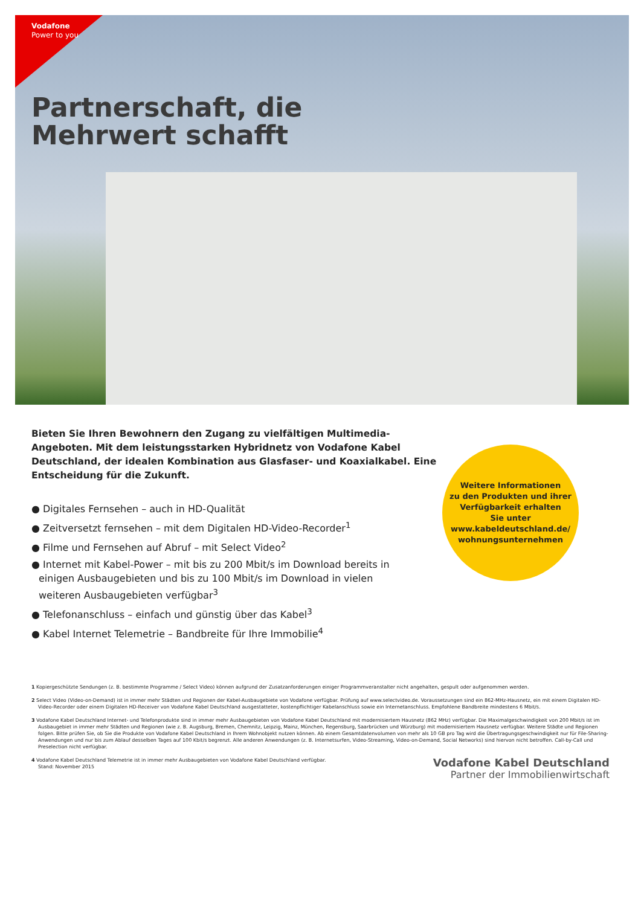Vodafone
Power to you
Partnerschaft, die
Mehrwert schafft
Bieten Sie Ihren Bewohnern den Zugang zu vielfältigen Multimedia-Angeboten. Mit dem leistungsstarken Hybridnetz von Vodafone Kabel Deutschland, der idealen Kombination aus Glasfaser- und Koaxialkabel. Eine Entscheidung für die Zukunft.
● Digitales Fernsehen – auch in HD-Qualität
● Zeitversetzt fernsehen – mit dem Digitalen HD-Video-Recorder<sup>1</sup>
● Filme und Fernsehen auf Abruf – mit Select Video<sup>2</sup>
● Internet mit Kabel-Power – mit bis zu 200 Mbit/s im Download bereits in einigen Ausbaugebieten und bis zu 100 Mbit/s im Download in vielen weiteren Ausbaugebieten verfügbar<sup>3</sup>
● Telefonanschluss – einfach und günstig über das Kabel<sup>3</sup>
● Kabel Internet Telemetrie – Bandbreite für Ihre Immobilie<sup>4</sup>
1 Kopiergeschützte Sendungen (z. B. bestimmte Programme / Select Video) können aufgrund der Zusatzanforderungen einiger Programmveranstalter nicht angehalten, gespult oder aufgenommen werden.
2 Select Video (Video-on-Demand) ist in immer mehr Städten und Regionen der Kabel-Ausbaugebiete von Vodafone verfügbar. Prüfung auf www.selectvideo.de. Voraussetzungen sind ein 862-MHz-Hausnetz, ein mit einem Digitalen HD-Video-Recorder oder einem Digitalen HD-Receiver von Vodafone Kabel Deutschland ausgestatteter, kostenpflichtiger Kabelanschluss sowie ein Internetanschluss. Empfohlene Bandbreite mindestens 6 Mbit/s.
3 Vodafone Kabel Deutschland Internet- und Telefonprodukte sind in immer mehr Ausbaugebieten von Vodafone Kabel Deutschland mit modernisiertem Hausnetz (862 MHz) verfügbar. Die Maximalgeschwindigkeit von 200 Mbit/s ist im Ausbaugebiet in immer mehr Städten und Regionen (wie z. B. Augsburg, Bremen, Chemnitz, Leipzig, Mainz, München, Regensburg, Saarbrücken und Würzburg) mit modernisiertem Hausnetz verfügbar. Weitere Städte und Regionen folgen. Bitte prüfen Sie, ob Sie die Produkte von Vodafone Kabel Deutschland in Ihrem Wohnobjekt nutzen können. Ab einem Gesamtdatenvolumen von mehr als 10 GB pro Tag wird die Übertragungsgeschwindigkeit nur für File-Sharing-Anwendungen und nur bis zum Ablauf desselben Tages auf 100 Kbit/s begrenzt. Alle anderen Anwendungen (z. B. Internetsurfen, Video-Streaming, Video-on-Demand, Social Networks) sind hiervon nicht betroffen. Call-by-Call und Preselection nicht verfügbar.
4 Vodafone Kabel Deutschland Telemetrie ist in immer mehr Ausbaugebieten von Vodafone Kabel Deutschland verfügbar.
Stand: November 2015
Weitere Informationen
zu den Produkten und ihrer Verfügbarkeit erhalten
Sie unter
www.kabeldeutschland.de/
wohnungsunternehmen
Vodafone Kabel Deutschland
Partner der Immobilienwirtschaft